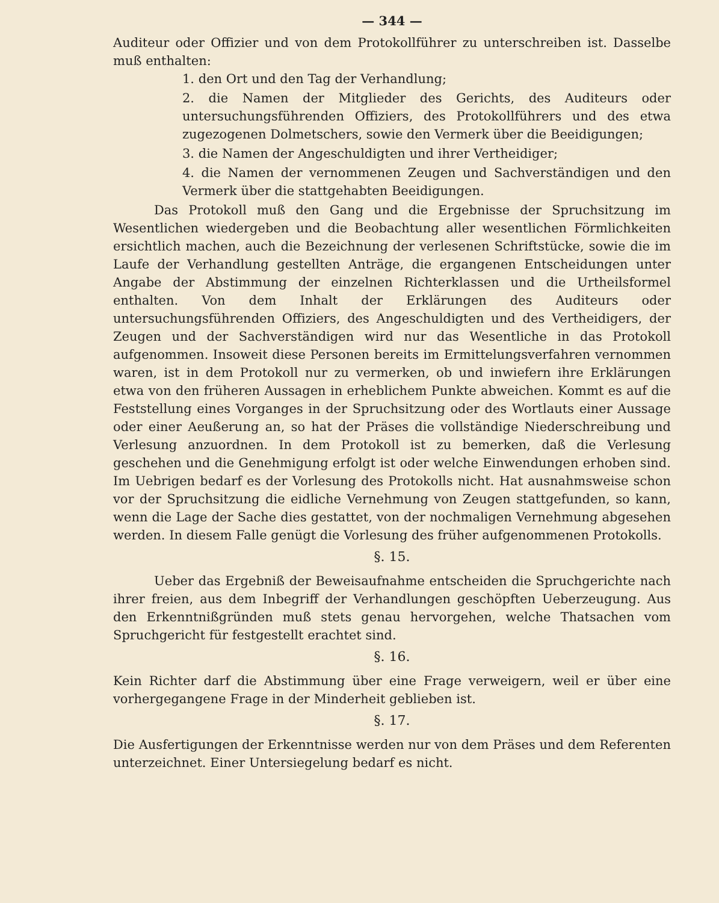— 344 —
Auditeur oder Offizier und von dem Protokollführer zu unterschreiben ist. Dasselbe muß enthalten:
1. den Ort und den Tag der Verhandlung;
2. die Namen der Mitglieder des Gerichts, des Auditeurs oder untersuchungsführenden Offiziers, des Protokollführers und des etwa zugezogenen Dolmetschers, sowie den Vermerk über die Beeidigungen;
3. die Namen der Angeschuldigten und ihrer Vertheidiger;
4. die Namen der vernommenen Zeugen und Sachverständigen und den Vermerk über die stattgehabten Beeidigungen.
Das Protokoll muß den Gang und die Ergebnisse der Spruchsitzung im Wesentlichen wiedergeben und die Beobachtung aller wesentlichen Förmlichkeiten ersichtlich machen, auch die Bezeichnung der verlesenen Schriftstücke, sowie die im Laufe der Verhandlung gestellten Anträge, die ergangenen Entscheidungen unter Angabe der Abstimmung der einzelnen Richterklassen und die Urtheilsformel enthalten. Von dem Inhalt der Erklärungen des Auditeurs oder untersuchungsführenden Offiziers, des Angeschuldigten und des Vertheidigers, der Zeugen und der Sachverständigen wird nur das Wesentliche in das Protokoll aufgenommen. Insoweit diese Personen bereits im Ermittelungsverfahren vernommen waren, ist in dem Protokoll nur zu vermerken, ob und inwiefern ihre Erklärungen etwa von den früheren Aussagen in erheblichem Punkte abweichen. Kommt es auf die Feststellung eines Vorganges in der Spruchsitzung oder des Wortlauts einer Aussage oder einer Aeußerung an, so hat der Präses die vollständige Niederschreibung und Verlesung anzuordnen. In dem Protokoll ist zu bemerken, daß die Verlesung geschehen und die Genehmigung erfolgt ist oder welche Einwendungen erhoben sind. Im Uebrigen bedarf es der Vorlesung des Protokolls nicht. Hat ausnahmsweise schon vor der Spruchsitzung die eidliche Vernehmung von Zeugen stattgefunden, so kann, wenn die Lage der Sache dies gestattet, von der nochmaligen Vernehmung abgesehen werden. In diesem Falle genügt die Vorlesung des früher aufgenommenen Protokolls.
§. 15.
Ueber das Ergebniß der Beweisaufnahme entscheiden die Spruchgerichte nach ihrer freien, aus dem Inbegriff der Verhandlungen geschöpften Ueberzeugung. Aus den Erkenntnißgründen muß stets genau hervorgehen, welche Thatsachen vom Spruchgericht für festgestellt erachtet sind.
§. 16.
Kein Richter darf die Abstimmung über eine Frage verweigern, weil er über eine vorhergegangene Frage in der Minderheit geblieben ist.
§. 17.
Die Ausfertigungen der Erkenntnisse werden nur von dem Präses und dem Referenten unterzeichnet. Einer Untersiegelung bedarf es nicht.